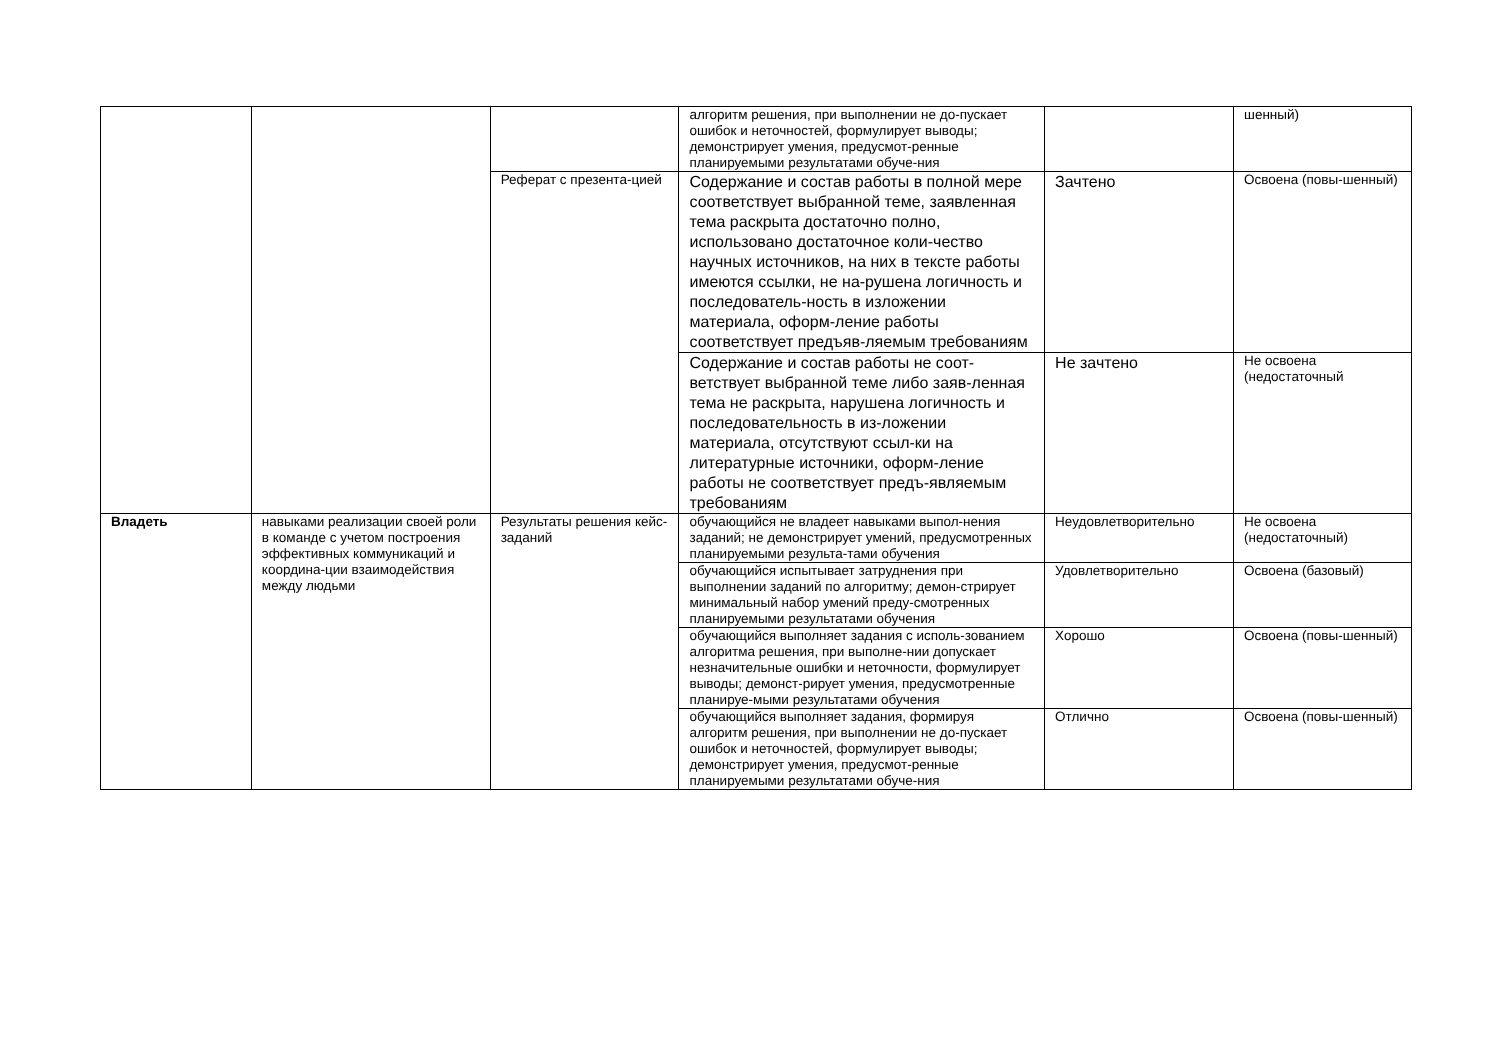| | | | алгоритм решения, при выполнении не до-пускает ошибок и неточностей, формулирует выводы; демонстрирует умения, предусмот-ренные планируемыми результатами обуче-ния | | шенный) |
| | | Реферат с презента-цией | Содержание и состав работы в полной мере соответствует выбранной теме, заявленная тема раскрыта достаточно полно, использовано достаточное коли-чество научных источников, на них в тексте работы имеются ссылки, не на-рушена логичность и последователь-ность в изложении материала, оформ-ление работы соответствует предъяв-ляемым требованиям | Зачтено | Освоена (повы-шенный) |
| | | | Содержание и состав работы не соот-ветствует выбранной теме либо заяв-ленная тема не раскрыта, нарушена логичность и последовательность в из-ложении материала, отсутствуют ссыл-ки на литературные источники, оформ-ление работы не соответствует предъ-являемым требованиям | Не зачтено | Не освоена (недостаточный |
| Владеть | навыками реализации своей роли в команде с учетом построения эффективных коммуникаций и координа-ции взаимодействия между людьми | Результаты решения кейс-заданий | обучающийся не владеет навыками выпол-нения заданий; не демонстрирует умений, предусмотренных планируемыми результа-тами обучения | Неудовлетворительно | Не освоена (недостаточный) |
| | | | обучающийся испытывает затруднения при выполнении заданий по алгоритму; демон-стрирует минимальный набор умений преду-смотренных планируемыми результатами обучения | Удовлетворительно | Освоена (базовый) |
| | | | обучающийся выполняет задания с исполь-зованием алгоритма решения, при выполне-нии допускает незначительные ошибки и неточности, формулирует выводы; демонст-рирует умения, предусмотренные планируе-мыми результатами обучения | Хорошо | Освоена (повы-шенный) |
| | | | обучающийся выполняет задания, формируя алгоритм решения, при выполнении не до-пускает ошибок и неточностей, формулирует выводы; демонстрирует умения, предусмот-ренные планируемыми результатами обуче-ния | Отлично | Освоена (повы-шенный) |